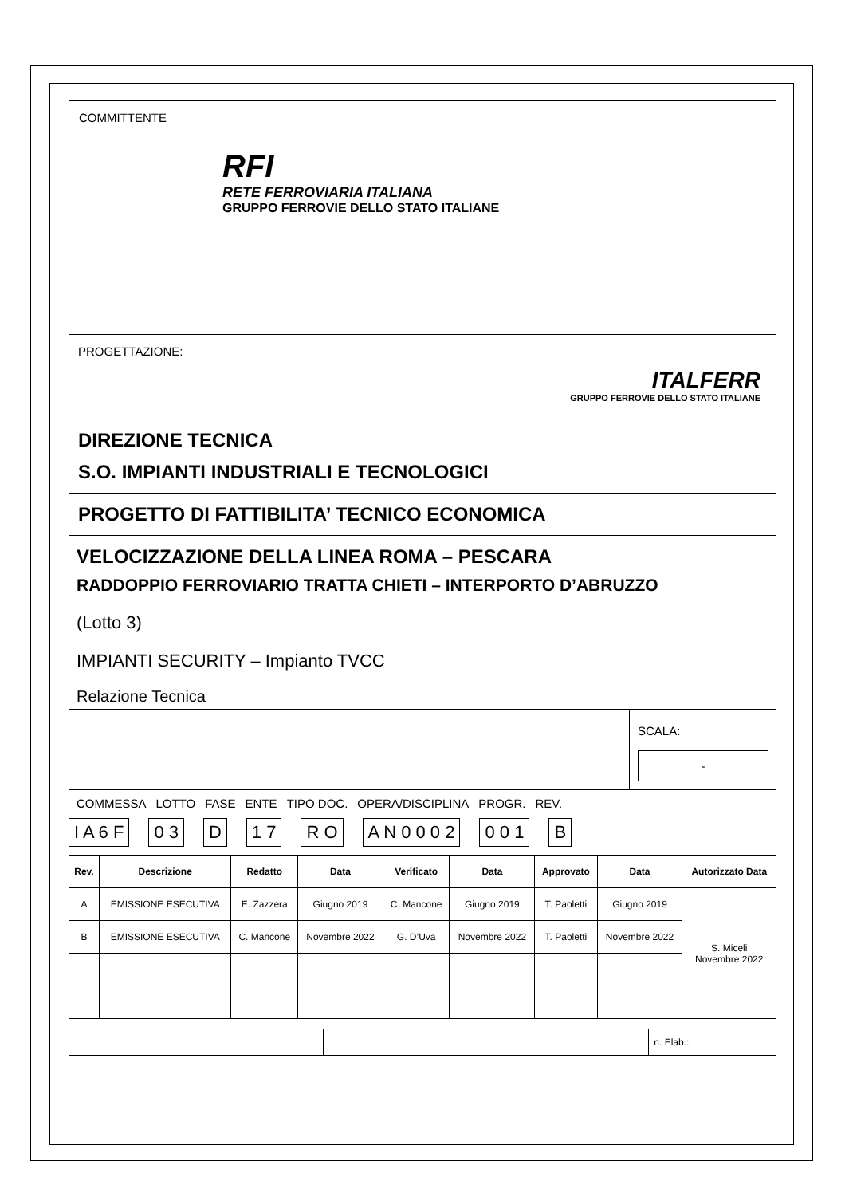COMMITTENTE
RFI
RETE FERROVIARIA ITALIANA
GRUPPO FERROVIE DELLO STATO ITALIANE
PROGETTAZIONE:
ITALFERR
GRUPPO FERROVIE DELLO STATO ITALIANE
DIREZIONE TECNICA
S.O. IMPIANTI INDUSTRIALI E TECNOLOGICI
PROGETTO DI FATTIBILITA’ TECNICO ECONOMICA
VELOCIZZAZIONE DELLA LINEA ROMA – PESCARA
RADDOPPIO FERROVIARIO TRATTA CHIETI – INTERPORTO D’ABRUZZO
(Lotto 3)
IMPIANTI SECURITY – Impianto TVCC
Relazione Tecnica
SCALA:
-
COMMESSA LOTTO FASE ENTE TIPO DOC. OPERA/DISCIPLINA PROGR. REV.
I A 6 F 0 3 D 1 7 R O A N 0 0 0 2 0 0 1 B
| Rev. | Descrizione | Redatto | Data | Verificato | Data | Approvato | Data | Autorizzato Data |
| --- | --- | --- | --- | --- | --- | --- | --- | --- |
| A | EMISSIONE ESECUTIVA | E. Zazzera | Giugno 2019 | C. Mancone | Giugno 2019 | T. Paoletti | Giugno 2019 | S. Miceli Novembre 2022 |
| B | EMISSIONE ESECUTIVA | C. Mancone | Novembre 2022 | G. D’Uva | Novembre 2022 | T. Paoletti | Novembre 2022 | |
| | | n. Elab.: |